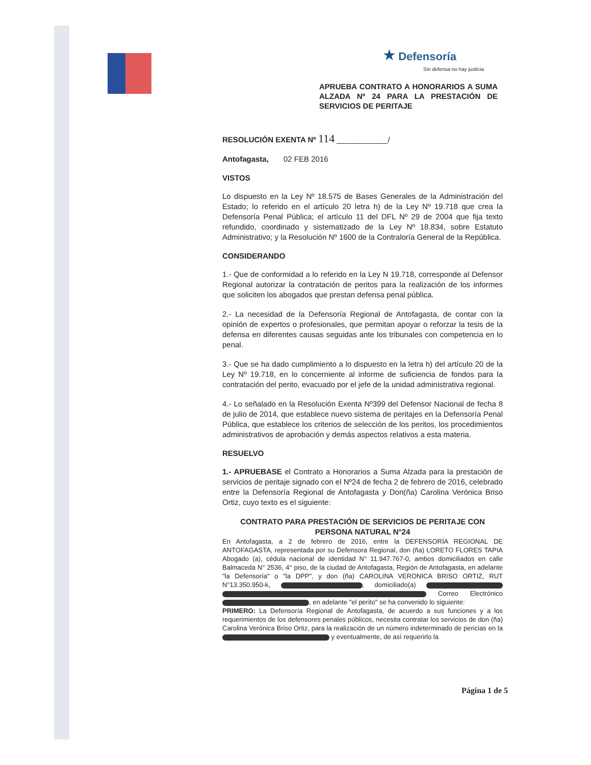★ Defensoría
Sin defensa no hay justicia
APRUEBA CONTRATO A HONORARIOS A SUMA ALZADA Nº 24 PARA LA PRESTACIÓN DE SERVICIOS DE PERITAJE
RESOLUCIÓN EXENTA Nº 114 ____________/
Antofagasta, 02 FEB 2016
VISTOS
Lo dispuesto en la Ley Nº 18.575 de Bases Generales de la Administración del Estado; lo referido en el artículo 20 letra h) de la Ley Nº 19.718 que crea la Defensoría Penal Pública; el artículo 11 del DFL Nº 29 de 2004 que fija texto refundido, coordinado y sistematizado de la Ley Nº 18.834, sobre Estatuto Administrativo; y la Resolución Nº 1600 de la Contraloría General de la República.
CONSIDERANDO
1.- Que de conformidad a lo referido en la Ley N 19.718, corresponde al Defensor Regional autorizar la contratación de peritos para la realización de los informes que soliciten los abogados que prestan defensa penal pública.
2.- La necesidad de la Defensoría Regional de Antofagasta, de contar con la opinión de expertos o profesionales, que permitan apoyar o reforzar la tesis de la defensa en diferentes causas seguidas ante los tribunales con competencia en lo penal.
3.- Que se ha dado cumplimiento a lo dispuesto en la letra h) del artículo 20 de la Ley Nº 19.718, en lo concerniente al informe de suficiencia de fondos para la contratación del perito, evacuado por el jefe de la unidad administrativa regional.
4.- Lo señalado en la Resolución Exenta Nº399 del Defensor Nacional de fecha 8 de julio de 2014, que establece nuevo sistema de peritajes en la Defensoría Penal Pública, que establece los criterios de selección de los peritos, los procedimientos administrativos de aprobación y demás aspectos relativos a esta materia.
RESUELVO
1.- APRUEBASE el Contrato a Honorarios a Suma Alzada para la prestación de servicios de peritaje signado con el Nº24 de fecha 2 de febrero de 2016, celebrado entre la Defensoría Regional de Antofagasta y Don(ña) Carolina Verónica Briso Ortiz, cuyo texto es el siguiente:
CONTRATO PARA PRESTACIÓN DE SERVICIOS DE PERITAJE CON PERSONA NATURAL N°24
En Antofagasta, a 2 de febrero de 2016, entre la DEFENSORÍA REGIONAL DE ANTOFAGASTA, representada por su Defensora Regional, don (ña) LORETO FLORES TAPIA Abogado (a), cédula nacional de identidad N° 11.947.767-0, ambos domiciliados en calle Balmaceda N° 2536, 4° piso, de la ciudad de Antofagasta, Región de Antofagasta, en adelante "la Defensoría" o "la DPP", y don (ña) CAROLINA VERONICA BRISO ORTIZ, RUT N°13.350.950-k, , domiciliado(a) Correo Electrónico , en adelante "el perito" se ha convenido lo siguiente:
PRIMERO: La Defensoría Regional de Antofagasta, de acuerdo a sus funciones y a los requerimientos de los defensores penales públicos, necesita contratar los servicios de don (ña) Carolina Verónica Briso Ortiz, para la realización de un número indeterminado de pericias en la y eventualmente, de así requerirlo la
Página 1 de 5